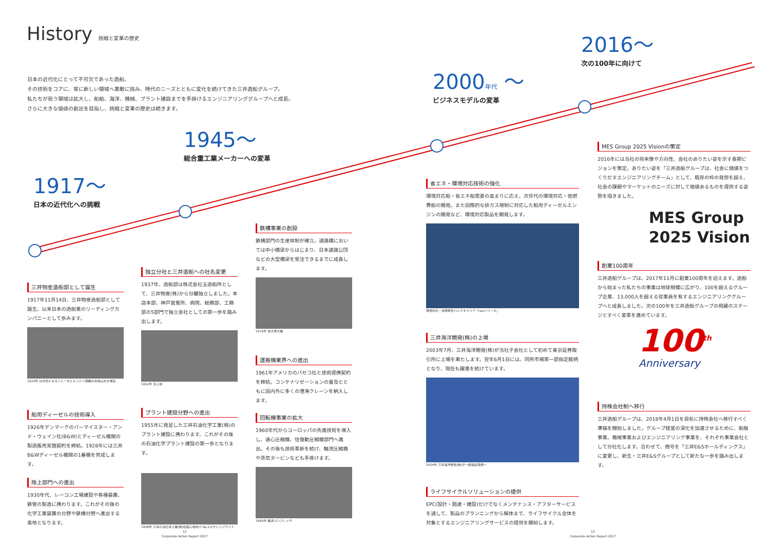History 挑戦と変革の歴史
日本の近代化にとって不可欠であった造船。
その技術をコアに、常に新しい領域へ果敢に挑み、時代のニーズとともに変化を続けてきた三井造船グループ。
私たちが担う領域は拡大し、船舶、海洋、機械、プラント建設までを手掛けるエンジニアリンググループへと成長。
さらに大きな価値の創出を目指し、挑戦と変革の歴史は続きます。
1917～
日本の近代化への挑戦
1945～
総合重工業メーカーへの変革
2000年代 ～
ビジネスモデルの変革
2016～
次の100年に向けて
三井物産造船部として誕生
1917年11月14日、三井物産造船部として誕生。以来日本の造船業のリーディングカンパニーとして歩みます。
1924年 日本初となるディーゼルエンジン搭載の赤城山丸を建造
船用ディーゼルの技術導入
1926年デンマークのバーマイスター・アンド・ウェイン社(B&W)とディーゼル機関の製造販売実施契約を締結。1928年には三井B&Wディーゼル機関の1番機を完成します。
陸上部門への進出
1930年代、レーヨン工場建設や各種装置、鉄管の製造に携わります。これがその後の化学工業装置の分野や鉄構分野へ進出する素地となります。
独立分社と三井造船への社名変更
1937年、造船部は株式会社玉造船所として、三井物産(株)から分離独立しました。本店本部、神戸営業所、病院、総務部、工務部の5部門で独立会社としての第一歩を踏み出します。
1952年 玉工場
プラント建設分野への進出
1955年に発足した三井石油化学工業(株)のプラント建設に携わります。これがその後の石油化学プラント建設の第一歩となります。
1958年 三井石油化学工業(株)岩国工場向け No.1エチレンプラント
鉄構事業の創設
鉄構部門の生産体制が確立。道路橋においては中小橋梁からはじまり、日本道路公団などの大型橋梁を受注できるまでに成長します。
1976年 泉大津大橋
運搬機業界への進出
1961年アメリカのパセコ社と技術提携契約を締結。コンテナリゼーションの普及とともに国内外に多くの港湾クレーンを納入します。
回転機事業の拡大
1960年代からヨーロッパの先進技術を導入し、遠心圧縮機、往復動圧縮機部門へ進出。その後も技術革新を続け、軸流圧縮機や蒸気タービンなども手掛けます。
1980年 軸流コンプレッサ
省エネ・環境対応技術の強化
環境対応船・省エネ船需要の高まりに応え、次世代の環境対応・低燃費船の開発。また国際的な排ガス規制に対応した船用ディーゼルエンジンの開発など、環境対応製品を開発します。
環境対応・低燃費型バルクキャリア「neoシリーズ」
三井海洋開発(株)の上場
2003年7月、三井海洋開発(株)が当社子会社として初めて東京証券取引所に上場を果たします。翌年6月1日には、同所市場第一部指定銘柄となり、現在も躍進を続けています。
2004年 三井海洋開発(株)が一部指定銘柄へ
ライフサイクルソリューションの提供
EPC(設計・調達・建設)だけでなくメンテナンス・アフターサービスを通して、製品のプランニングから解体まで、ライフサイクル全体を対象とするエンジニアリングサービスの提供を開始します。
MES Group 2025 Visionの策定
2016年には当社の将来像や方向性、会社のありたい姿を示す長期ビジョンを策定。ありたい姿を「三井造船グループは、社会に価値をつくりだすエンジニアリングチーム」として、既存の枠の発想を超え、社会の課題やマーケットのニーズに対して価値あるものを提供する姿勢を描きました。
MES Group
2025 Vision
創業100周年
三井造船グループは、2017年11月に創業100周年を迎えます。造船から始まった私たちの事業は地球規模に広がり、100を超えるグループ企業、13,000人を超える従業員を有するエンジニアリンググループへと成長しました。次の100年を三井造船グループの飛躍のステージとすべく変革を進めています。
100<sup>th</sup>
Anniversary
持株会社制へ移行
三井造船グループは、2018年4月1日を目処に持株会社へ移行すべく準備を開始しました。グループ経営の深化を加速させるために、船舶事業、機械事業およびエンジニアリング事業を、それぞれ事業会社として分社化します。合わせて、商号を「三井E&Sホールディングス」に変更し、新生・三井E&Sグループとして新たな一歩を踏み出します。
12
Corporate Action Report 2017
13
Corporate Action Report 2017